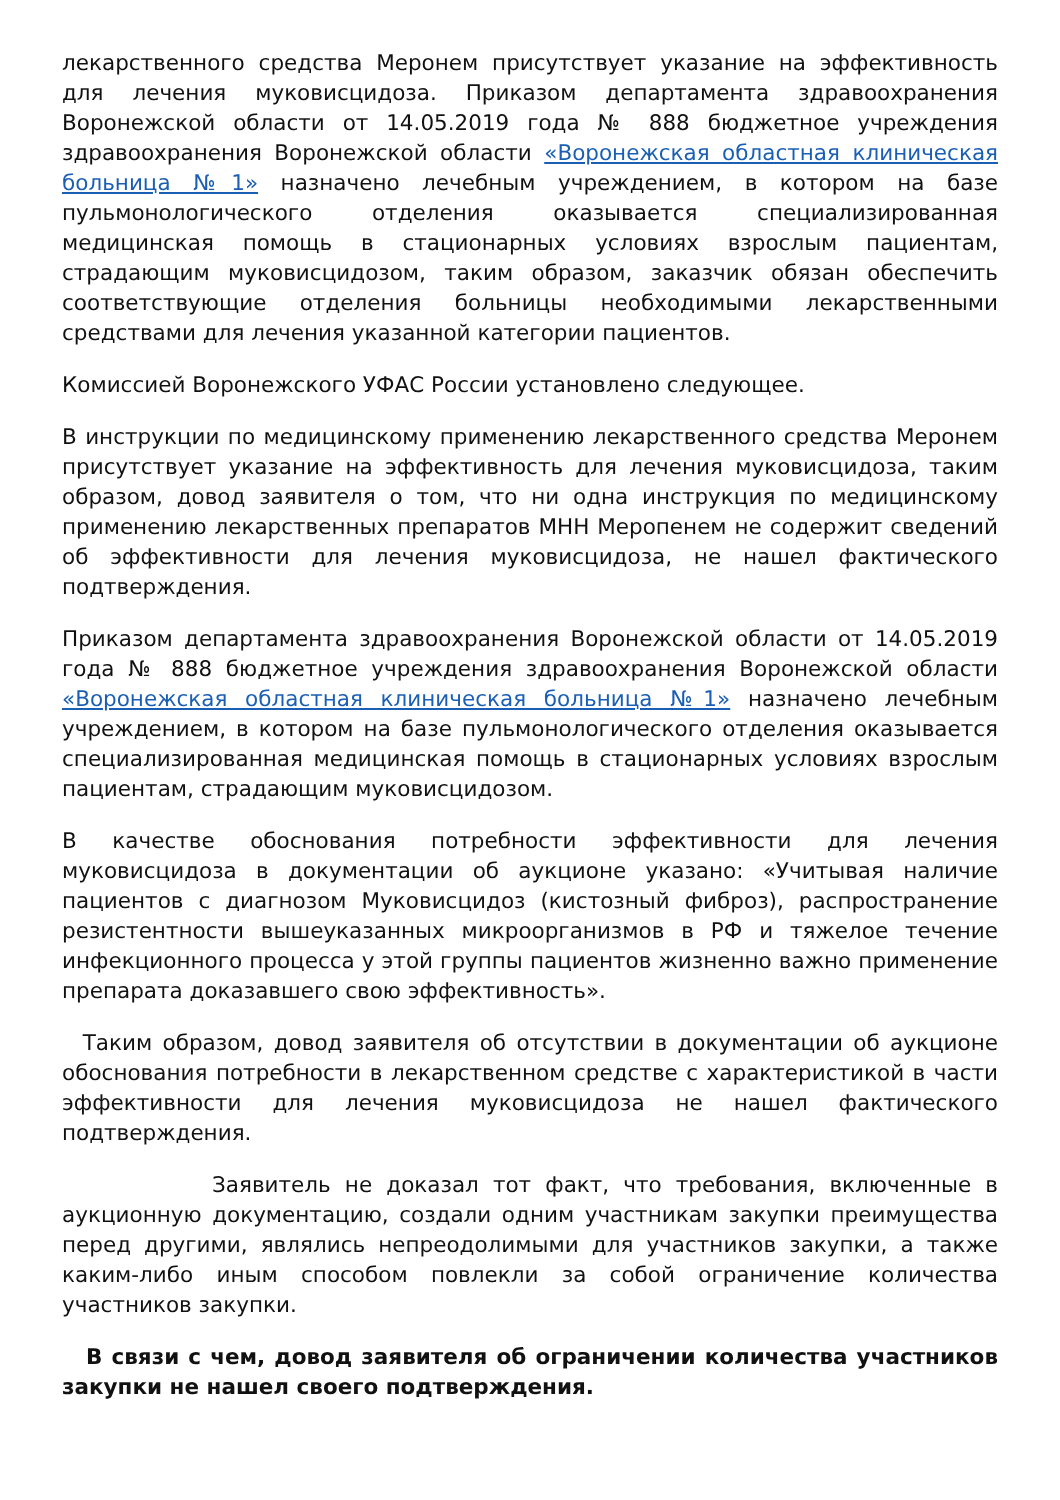лекарственного средства Меронем присутствует указание на эффективность для лечения муковисцидоза. Приказом департамента здравоохранения Воронежской области от 14.05.2019 года № 888 бюджетное учреждения здравоохранения Воронежской области «Воронежская областная клиническая больница №1» назначено лечебным учреждением, в котором на базе пульмонологического отделения оказывается специализированная медицинская помощь в стационарных условиях взрослым пациентам, страдающим муковисцидозом, таким образом, заказчик обязан обеспечить соответствующие отделения больницы необходимыми лекарственными средствами для лечения указанной категории пациентов.
Комиссией Воронежского УФАС России установлено следующее.
В инструкции по медицинскому применению лекарственного средства Меронем присутствует указание на эффективность для лечения муковисцидоза, таким образом, довод заявителя о том, что ни одна инструкция по медицинскому применению лекарственных препаратов МНН Меропенем не содержит сведений об эффективности для лечения муковисцидоза, не нашел фактического подтверждения.
Приказом департамента здравоохранения Воронежской области от 14.05.2019 года № 888 бюджетное учреждения здравоохранения Воронежской области «Воронежская областная клиническая больница №1» назначено лечебным учреждением, в котором на базе пульмонологического отделения оказывается специализированная медицинская помощь в стационарных условиях взрослым пациентам, страдающим муковисцидозом.
В качестве обоснования потребности эффективности для лечения муковисцидоза в документации об аукционе указано: «Учитывая наличие пациентов с диагнозом Муковисцидоз (кистозный фиброз), распространение резистентности вышеуказанных микроорганизмов в РФ и тяжелое течение инфекционного процесса у этой группы пациентов жизненно важно применение препарата доказавшего свою эффективность».
Таким образом, довод заявителя об отсутствии в документации об аукционе обоснования потребности в лекарственном средстве с характеристикой в части эффективности для лечения муковисцидоза не нашел фактического подтверждения.
Заявитель не доказал тот факт, что требования, включенные в аукционную документацию, создали одним участникам закупки преимущества перед другими, являлись непреодолимыми для участников закупки, а также каким-либо иным способом повлекли за собой ограничение количества участников закупки.
В связи с чем, довод заявителя об ограничении количества участников закупки не нашел своего подтверждения.